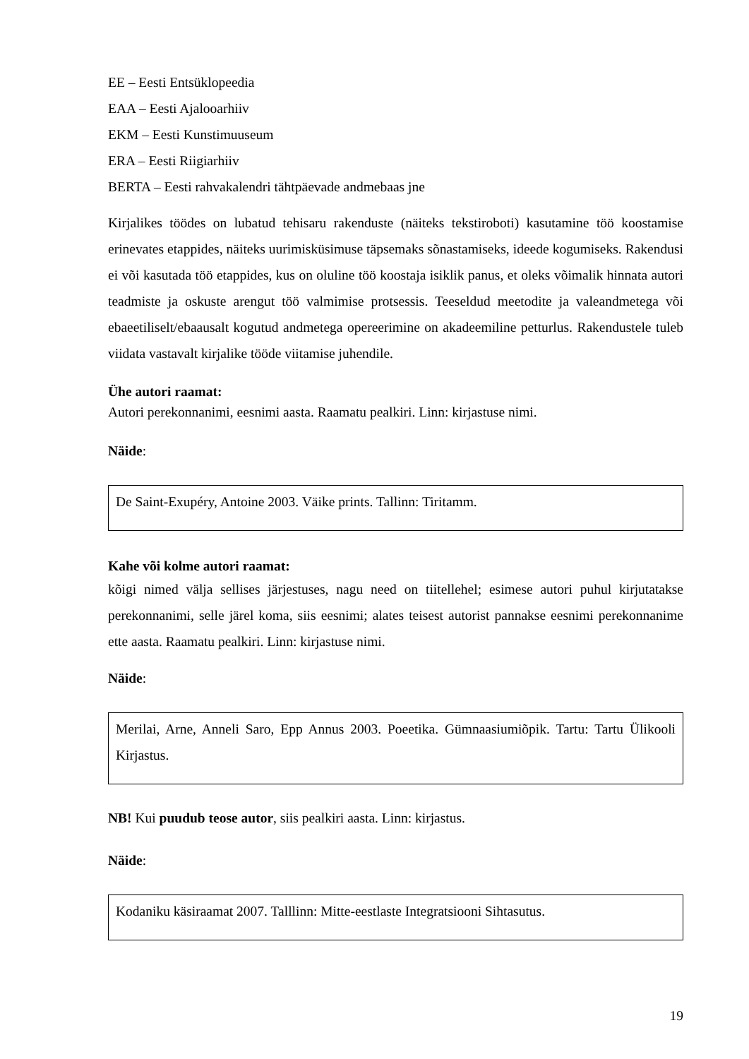EE – Eesti Entsüklopeedia
EAA – Eesti Ajalooarhiiv
EKM – Eesti Kunstimuuseum
ERA – Eesti Riigiarhiiv
BERTA – Eesti rahvakalendri tähtpäevade andmebaas jne
Kirjalikes töödes on lubatud tehisaru rakenduste (näiteks tekstiroboti) kasutamine töö koostamise erinevates etappides, näiteks uurimisküsimuse täpsemaks sõnastamiseks, ideede kogumiseks. Rakendusi ei või kasutada töö etappides, kus on oluline töö koostaja isiklik panus, et oleks võimalik hinnata autori teadmiste ja oskuste arengut töö valmimise protsessis. Teeseldud meetodite ja valeandmetega või ebaeetiliselt/ebaausalt kogutud andmetega opereerimine on akadeemiline petturlus. Rakendustele tuleb viidata vastavalt kirjalike tööde viitamise juhendile.
Ühe autori raamat:
Autori perekonnanimi, eesnimi aasta. Raamatu pealkiri. Linn: kirjastuse nimi.
Näide:
De Saint-Exupéry, Antoine 2003. Väike prints. Tallinn: Tiritamm.
Kahe või kolme autori raamat:
kõigi nimed välja sellises järjestuses, nagu need on tiitellehel; esimese autori puhul kirjutatakse perekonnanimi, selle järel koma, siis eesnimi; alates teisest autorist pannakse eesnimi perekonnanime ette aasta. Raamatu pealkiri. Linn: kirjastuse nimi.
Näide:
Merilai, Arne, Anneli Saro, Epp Annus 2003. Poeetika. Gümnaasiumiõpik. Tartu: Tartu Ülikooli Kirjastus.
NB! Kui puudub teose autor, siis pealkiri aasta. Linn: kirjastus.
Näide:
Kodaniku käsiraamat 2007. Talllinn: Mitte-eestlaste Integratsiooni Sihtasutus.
19